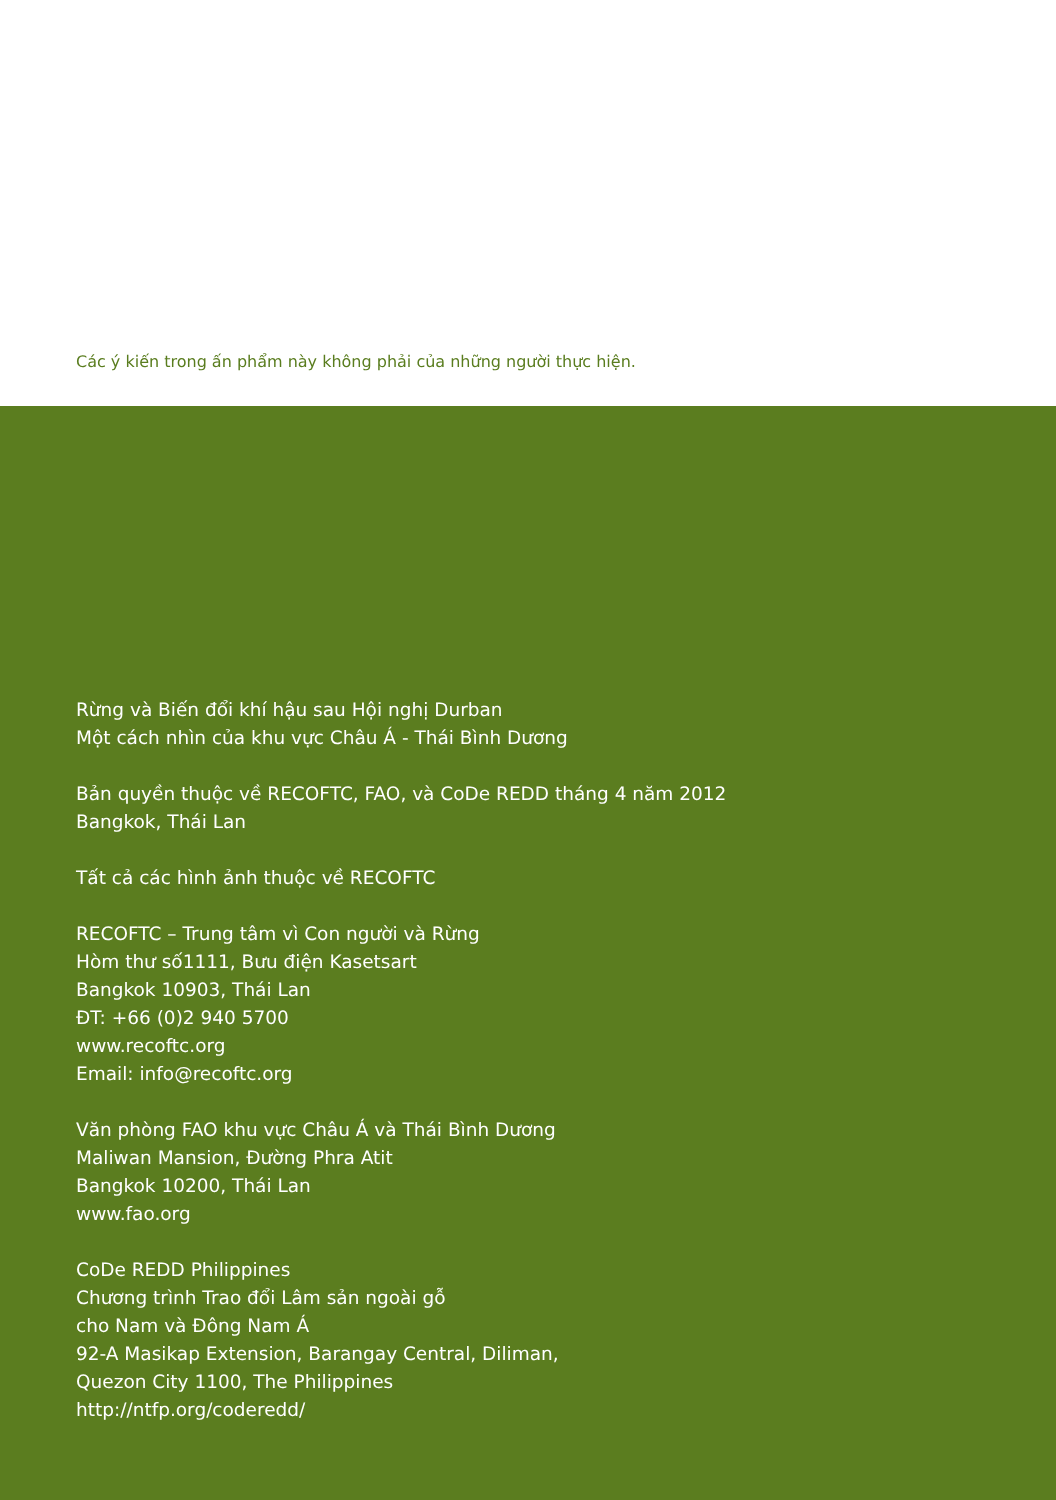Các ý kiến trong ấn phẩm này không phải của những người thực hiện.
Rừng và Biến đổi khí hậu sau Hội nghị Durban
Một cách nhìn của khu vực Châu Á - Thái Bình Dương
Bản quyền thuộc về RECOFTC, FAO, và CoDe REDD tháng 4 năm 2012
Bangkok, Thái Lan
Tất cả các hình ảnh thuộc về RECOFTC
RECOFTC – Trung tâm vì Con người và Rừng
Hòm thư số1111, Bưu điện Kasetsart
Bangkok 10903, Thái Lan
ĐT: +66 (0)2 940 5700
www.recoftc.org
Email: info@recoftc.org
Văn phòng FAO khu vực Châu Á và Thái Bình Dương
Maliwan Mansion, Đường Phra Atit
Bangkok 10200, Thái Lan
www.fao.org
CoDe REDD Philippines
Chương trình Trao đổi Lâm sản ngoài gỗ
cho Nam và Đông Nam Á
92-A Masikap Extension, Barangay Central, Diliman,
Quezon City 1100, The Philippines
http://ntfp.org/coderedd/